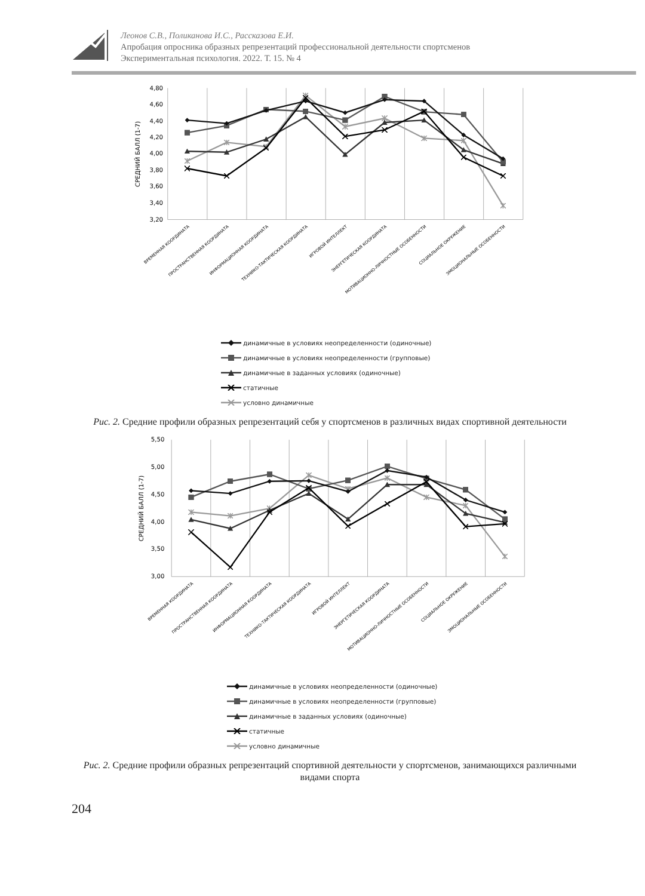Леонов С.В., Поликанова И.С., Рассказова Е.И.
Апробация опросника образных репрезентаций профессиональной деятельности спортсменов
Экспериментальная психология. 2022. Т. 15. № 4
4,80
4,60
4,40
4,20
4,00
3,80
3,60
3,40
3,20
СРЕДНИЙ БАЛЛ (1-7)
ВРЕМЕННАЯ КООРДИНАТА
ПРОСТРАНСТВЕННАЯ КООРДИНАТА
ИНФОРМАЦИОННАЯ КООРДИНАТА
ТЕХНИКО-ТАКТИЧЕСКАЯ КООРДИНАТА
ИГРОВОЙ ИНТЕЛЛЕКТ
ЭНЕРГЕТИЧЕСКАЯ КООРДИНАТА
МОТИВАЦИОННО-ЛИЧНОСТНЫЕ ОСОБЕННОСТИ
СОЦИАЛЬНОЕ ОКРУЖЕНИЕ
ЭМОЦИОНАЛЬНЫЕ ОСОБЕННОСТИ
динамичные в условиях неопределенности (одиночные)
динамичные в условиях неопределенности (групповые)
динамичные в заданных условиях (одиночные)
статичные
условно динамичные
Рис. 2. Средние профили образных репрезентаций себя у спортсменов в различных видах спортивной деятельности
5,50
5,00
4,50
4,00
3,50
3,00
СРЕДНИЙ БАЛЛ (1-7)
ВРЕМЕННАЯ КООРДИНАТА
ПРОСТРАНСТВЕННАЯ КООРДИНАТА
ИНФОРМАЦИОННАЯ КООРДИНАТА
ТЕХНИКО-ТАКТИЧЕСКАЯ КООРДИНАТА
ИГРОВОЙ ИНТЕЛЛЕКТ
ЭНЕРГЕТИЧЕСКАЯ КООРДИНАТА
МОТИВАЦИОННО-ЛИЧНОСТНЫЕ ОСОБЕННОСТИ
СОЦИАЛЬНОЕ ОКРУЖЕНИЕ
ЭМОЦИОНАЛЬНЫЕ ОСОБЕННОСТИ
динамичные в условиях неопределенности (одиночные)
динамичные в условиях неопределенности (групповые)
динамичные в заданных условиях (одиночные)
статичные
условно динамичные
Рис. 2. Средние профили образных репрезентаций спортивной деятельности у спортсменов, занимающихся различными видами спорта
204